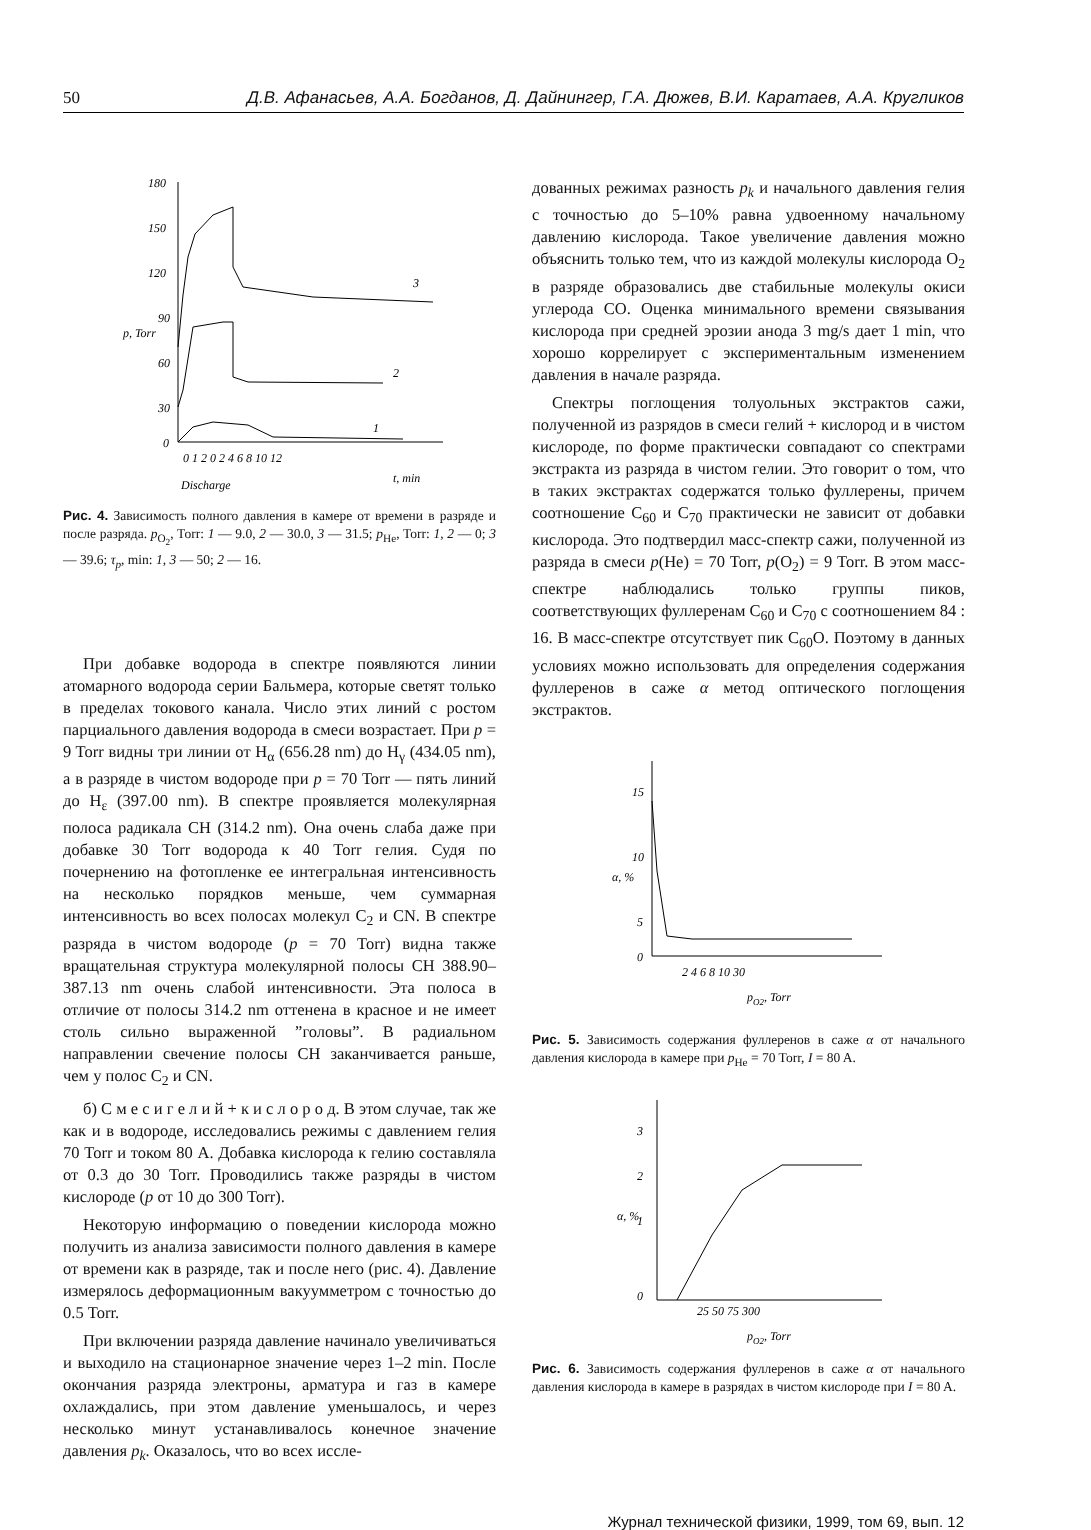50 Д.В. Афанасьев, А.А. Богданов, Д. Дайнингер, Г.А. Дюжев, В.И. Каратаев, А.А. Кругликов
180
150
120
90
60
30
0
0 1 2 0 2 4 6 8 10 12
t, min
Discharge
p, Torr
3
2
1
Рис. 4. Зависимость полного давления в камере от времени в разряде и после разряда. p<sub>O<sub>2</sub></sub>, Torr: 1 — 9.0, 2 — 30.0, 3 — 31.5; p<sub>He</sub>, Torr: 1, 2 — 0; 3 — 39.6; τ<sub>p</sub>, min: 1, 3 — 50; 2 — 16.
При добавке водорода в спектре появляются линии атомарного водорода серии Бальмера, которые светят только в пределах токового канала. Число этих линий с ростом парциального давления водорода в смеси возрастает. При p = 9 Torr видны три линии от H<sub>α</sub> (656.28 nm) до H<sub>γ</sub> (434.05 nm), а в разряде в чистом водороде при p = 70 Torr — пять линий до H<sub>ε</sub> (397.00 nm). В спектре проявляется молекулярная полоса радикала CH (314.2 nm). Она очень слаба даже при добавке 30 Torr водорода к 40 Torr гелия. Судя по почернению на фотопленке ее интегральная интенсивность на несколько порядков меньше, чем суммарная интенсивность во всех полосах молекул C<sub>2</sub> и CN. В спектре разряда в чистом водороде (p = 70 Torr) видна также вращательная структура молекулярной полосы CH 388.90–387.13 nm очень слабой интенсивности. Эта полоса в отличие от полосы 314.2 nm оттенена в красное и не имеет столь сильно выраженной ”головы”. В радиальном направлении свечение полосы CH заканчивается раньше, чем у полос C<sub>2</sub> и CN.
б) С м е с и г е л и й + к и с л о р о д. В этом случае, так же как и в водороде, исследовались режимы с давлением гелия 70 Torr и током 80 A. Добавка кислорода к гелию составляла от 0.3 до 30 Torr. Проводились также разряды в чистом кислороде (p от 10 до 300 Torr).
Некоторую информацию о поведении кислорода можно получить из анализа зависимости полного давления в камере от времени как в разряде, так и после него (рис. 4). Давление измерялось деформационным вакуумметром с точностью до 0.5 Torr.
При включении разряда давление начинало увеличиваться и выходило на стационарное значение через 1–2 min. После окончания разряда электроны, арматура и газ в камере охлаждались, при этом давление уменьшалось, и через несколько минут устанавливалось конечное значение давления p<sub>k</sub>. Оказалось, что во всех иссле-
дованных режимах разность p<sub>k</sub> и начального давления гелия с точностью до 5–10% равна удвоенному начальному давлению кислорода. Такое увеличение давления можно объяснить только тем, что из каждой молекулы кислорода O<sub>2</sub> в разряде образовались две стабильные молекулы окиси углерода CO. Оценка минимального времени связывания кислорода при средней эрозии анода 3 mg/s дает 1 min, что хорошо коррелирует с экспериментальным изменением давления в начале разряда.
Спектры поглощения толуольных экстрактов сажи, полученной из разрядов в смеси гелий + кислород и в чистом кислороде, по форме практически совпадают со спектрами экстракта из разряда в чистом гелии. Это говорит о том, что в таких экстрактах содержатся только фуллерены, причем соотношение C<sub>60</sub> и C<sub>70</sub> практически не зависит от добавки кислорода. Это подтвердил масс-спектр сажи, полученной из разряда в смеси p(He) = 70 Torr, p(O<sub>2</sub>) = 9 Torr. В этом масс-спектре наблюдались только группы пиков, соответствующих фуллеренам C<sub>60</sub> и C<sub>70</sub> с соотношением 84 : 16. В масс-спектре отсутствует пик C<sub>60</sub>O. Поэтому в данных условиях можно использовать для определения содержания фуллеренов в саже α метод оптического поглощения экстрактов.
15
10
5
0
2 4 6 8 10 30
pO2, Torr
α, %
Рис. 5. Зависимость содержания фуллеренов в саже α от начального давления кислорода в камере при p<sub>He</sub> = 70 Torr, I = 80 A.
3
2
1
0
25 50 75 300
pO2, Torr
α, %
Рис. 6. Зависимость содержания фуллеренов в саже α от начального давления кислорода в камере в разрядах в чистом кислороде при I = 80 A.
Журнал технической физики, 1999, том 69, вып. 12